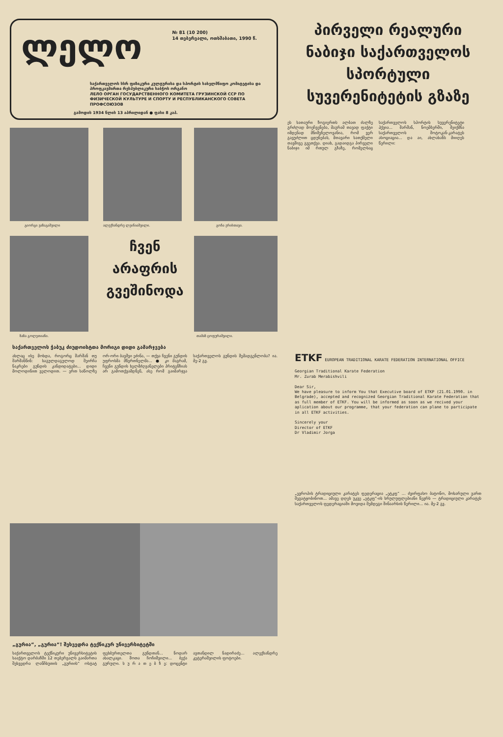ლელო
№ 81 (10 200)
14 თებერვალი, ოთხშაბათი, 1990 წ.
საქართველოს სსრ ფიზიკური კულტურისა და სპორტის სახელმწიფო კომიტეტისა და პროფკავშირთა რესპუბლიკური საბჭოს ორგანო
ЛЕЛО ОРГАН ГОСУДАРСТВЕННОГО КОМИТЕТА ГРУЗИНСКОЙ ССР ПО ФИЗИЧЕСКОЙ КУЛЬТУРЕ И СПОРТУ И РЕСПУБЛИКАНСКОГО СОВЕТА ПРОФСОЮЗОВ
გამოდის 1934 წლის 13 აპრილიდან ● ფასი 8 კაპ.
პირველი რეალური ნაბიჯი საქართველოს სპორტული სუვერენიტეტის გზაზე
გიორგი ვაზაგაშვილი ალექსანდრე ლეინიაშვილი. გოჩა ერისთავი.
ზაზა გოლეთიანი.
ჩვენ არაფრის გვეშინოდა
თამაზ ცოფურაშვილი.
საქართველოს ჭაბუკ ძიუდოისტთა მორიგი დიდი გამარჯვება
ახლაც ისე მოხდა, როგორც შარშან თუ შარშანწინ: საგულდაგულოდ შეირჩა ნაკრები გუნდის კანდიდატები... დიდი მოლოდინით ველოდით. — ერთ საწოლზე ორ-ორი ბავშვი ეძინა, — თქვა ჩვენი გუნდის უფროსმა მწვრთნელმა... ● კი მაგრამ, ჩვენი გუნდის ხელმძღვანელები პრიტენზიას არ გამოთქვამდნენ, ასე რომ გაიმარჯვა საქართველოს გუნდის შემადგენლობა? ია. მე-2 გვ.
ეს სათაური ზოგიერთს ალბათ ძალზე გრძლად მოეჩვენება, მაგრამ თავად ფაქტი იმდენად მნიშვნელოვანია, რომ ვერ გავუძლით ცდუნებას, მთავარი სათქმელი თავშივე გვეთქვა. დიახ, გადაიდგა პირველი ნაბიჯი იმ რთულ გზაზე, რომელსაც საქართველოს სპორტის სუვერენიტეტი ჰქვია... შარშან, ნოემბერში, შეიქმნა საქართველოს შოტოკან-კარატეს ასოციაცია... და აი, ახლახანს მიიღეს წერილი:
ETKF EUROPEAN TRADITIONAL KARATE FEDERATION INTERNATIONAL OFFICE
Georgian Traditional Karate Federation
Mr. Zurab Merabishvili
Dear Sir,
We have pleasure to inform You that Executive board of ETKP (21.01.1990. in Belgrade), accepted and recognized Georgian Traditional Karate Federation that as full member of ETKF. You will be informed as soon as we recived your aplication about our programme, that your federation can plane to participate in all ETKF activities.
Sincerely your
Director of ETKF
Dr Vladimir Jorga
„ევროპის ტრადიციული კარატეს ფედერაცია „ეტკფ“ ... ძვირფასო ბატონო, მოხარული ვართ შეგატყობინოთ... ამავე დღეს უკვე „ეტკფ“-ის სრულუფლებიანი წევრს — ტრადიციული კარატეს საქართველოს ფედერაციაში მოვიდა შემდეგი შინაარსის წერილი... ია. მე-2 გვ.
„გურია“, „გურია“! შეხვედრა ტექნიკურ უნივერსიტეტში
საქართველოს ტექნიკური უნივერსიტეტის სააქტო დარბაზში 12 თებერვალს გაიმართა შეხვედრა ლანჩხუთის „გურიის“ ოსტატ ფეხბურთელთა გუნდთან... ნოდარ ახალკაცი. შოთა ჩოჩიშვილი... ბექა გურული. ს უ რ ა თ ე ბ ზ ე: დოცენტი ავთანდილ ნადირაძე... ალექსანდრე კეტერაშვილის ფოტოები.